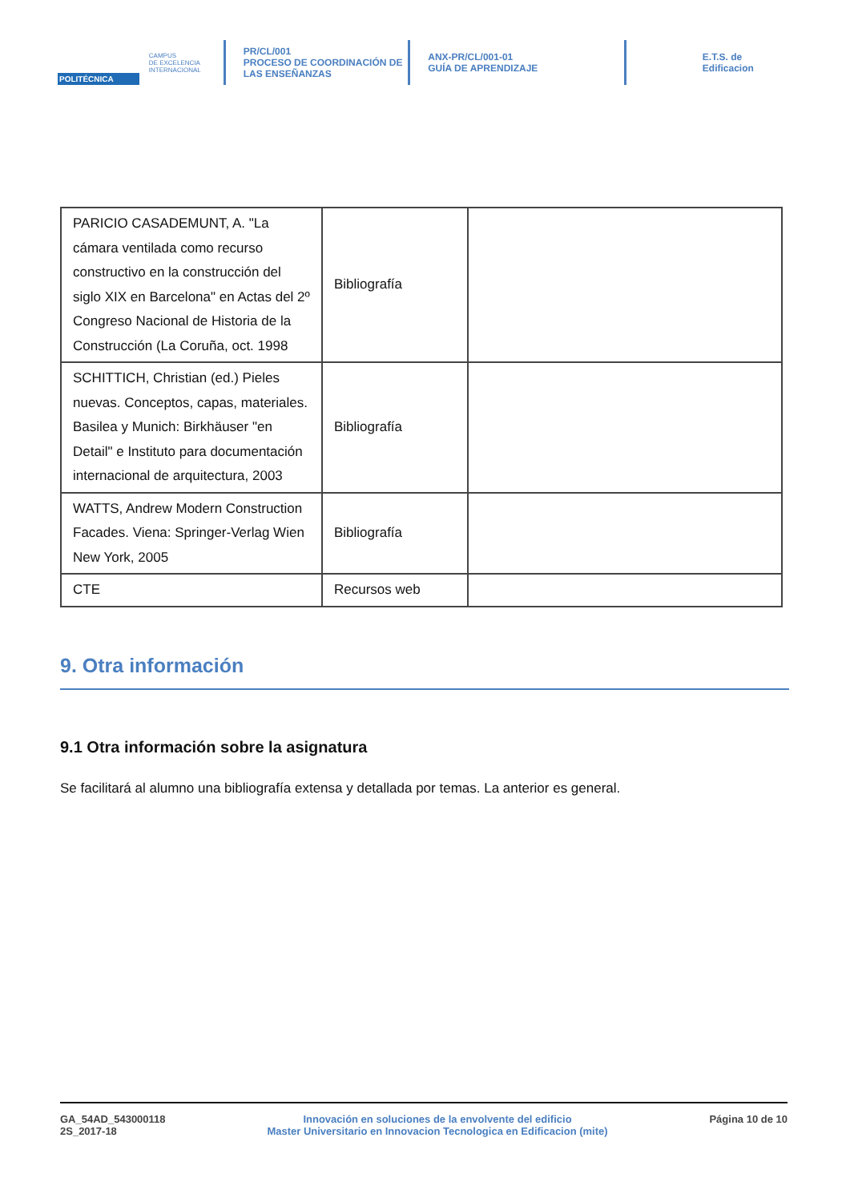POLITÉCNICA
CAMPUS
DE EXCELENCIA
INTERNACIONAL
PR/CL/001
PROCESO DE COORDINACIÓN DE
LAS ENSEÑANZAS
ANX-PR/CL/001-01
GUÍA DE APRENDIZAJE
E.T.S. de Edificacion
| PARICIO CASADEMUNT, A. "La cámara ventilada como recurso constructivo en la construcción del siglo XIX en Barcelona" en Actas del 2º Congreso Nacional de Historia de la Construcción (La Coruña, oct. 1998 | Bibliografía | |
| SCHITTICH, Christian (ed.) Pieles nuevas. Conceptos, capas, materiales. Basilea y Munich: Birkhäuser "en Detail" e Instituto para documentación internacional de arquitectura, 2003 | Bibliografía | |
| WATTS, Andrew Modern Construction Facades. Viena: Springer-Verlag Wien New York, 2005 | Bibliografía | |
| CTE | Recursos web | |
9. Otra información
9.1 Otra información sobre la asignatura
Se facilitará al alumno una bibliografía extensa y detallada por temas. La anterior es general.
GA_54AD_543000118
2S_2017-18
Innovación en soluciones de la envolvente del edificio
Master Universitario en Innovacion Tecnologica en Edificacion (mite)
Página 10 de 10